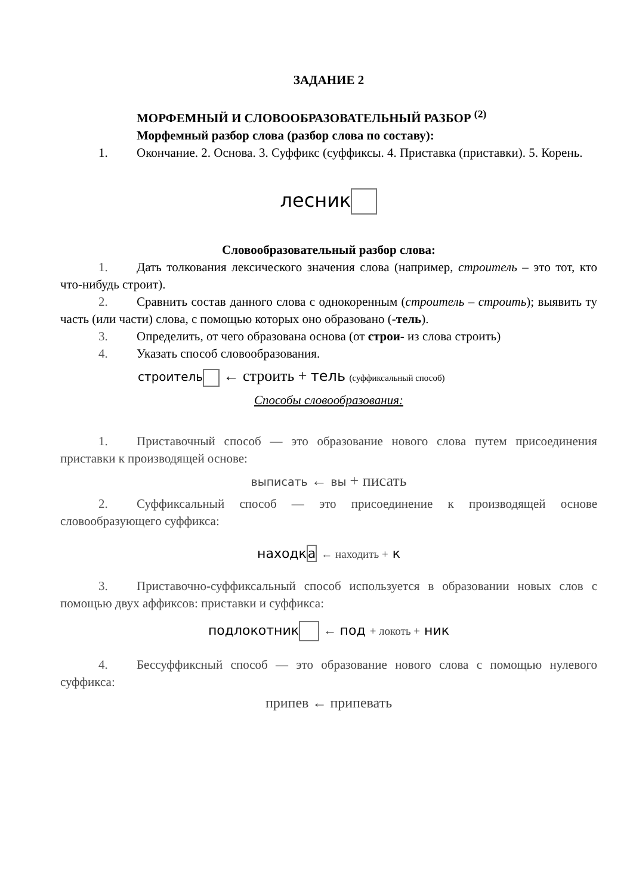ЗАДАНИЕ 2
МОРФЕМНЫЙ И СЛОВООБРАЗОВАТЕЛЬНЫЙ РАЗБОР <sup>(2)</sup>
Морфемный разбор слова (разбор слова по составу):
1. Окончание. 2. Основа. 3. Суффикс (суффиксы. 4. Приставка (приставки). 5. Корень.
лесник
Словообразовательный разбор слова:
1. Дать толкования лексического значения слова (например, строитель – это тот, кто что-нибудь строит).
2. Сравнить состав данного слова с однокоренным (строитель – строить); выявить ту часть (или части) слова, с помощью которых оно образовано (-тель).
3. Определить, от чего образована основа (от строи- из слова строить)
4. Указать способ словообразования.
строитель ← строить + тель (суффиксальный способ)
Способы словообразования:
1. Приставочный способ — это образование нового слова путем присоединения приставки к производящей основе:
выписать ← вы + писать
2. Суффиксальный способ — это присоединение к производящей основе словообразующего суффикса:
находка ← находить + к
3. Приставочно-суффиксальный способ используется в образовании новых слов с помощью двух аффиксов: приставки и суффикса:
подлокотник ← под + локоть + ник
4. Бессуффиксный способ — это образование нового слова с помощью нулевого суффикса:
припев ← припевать